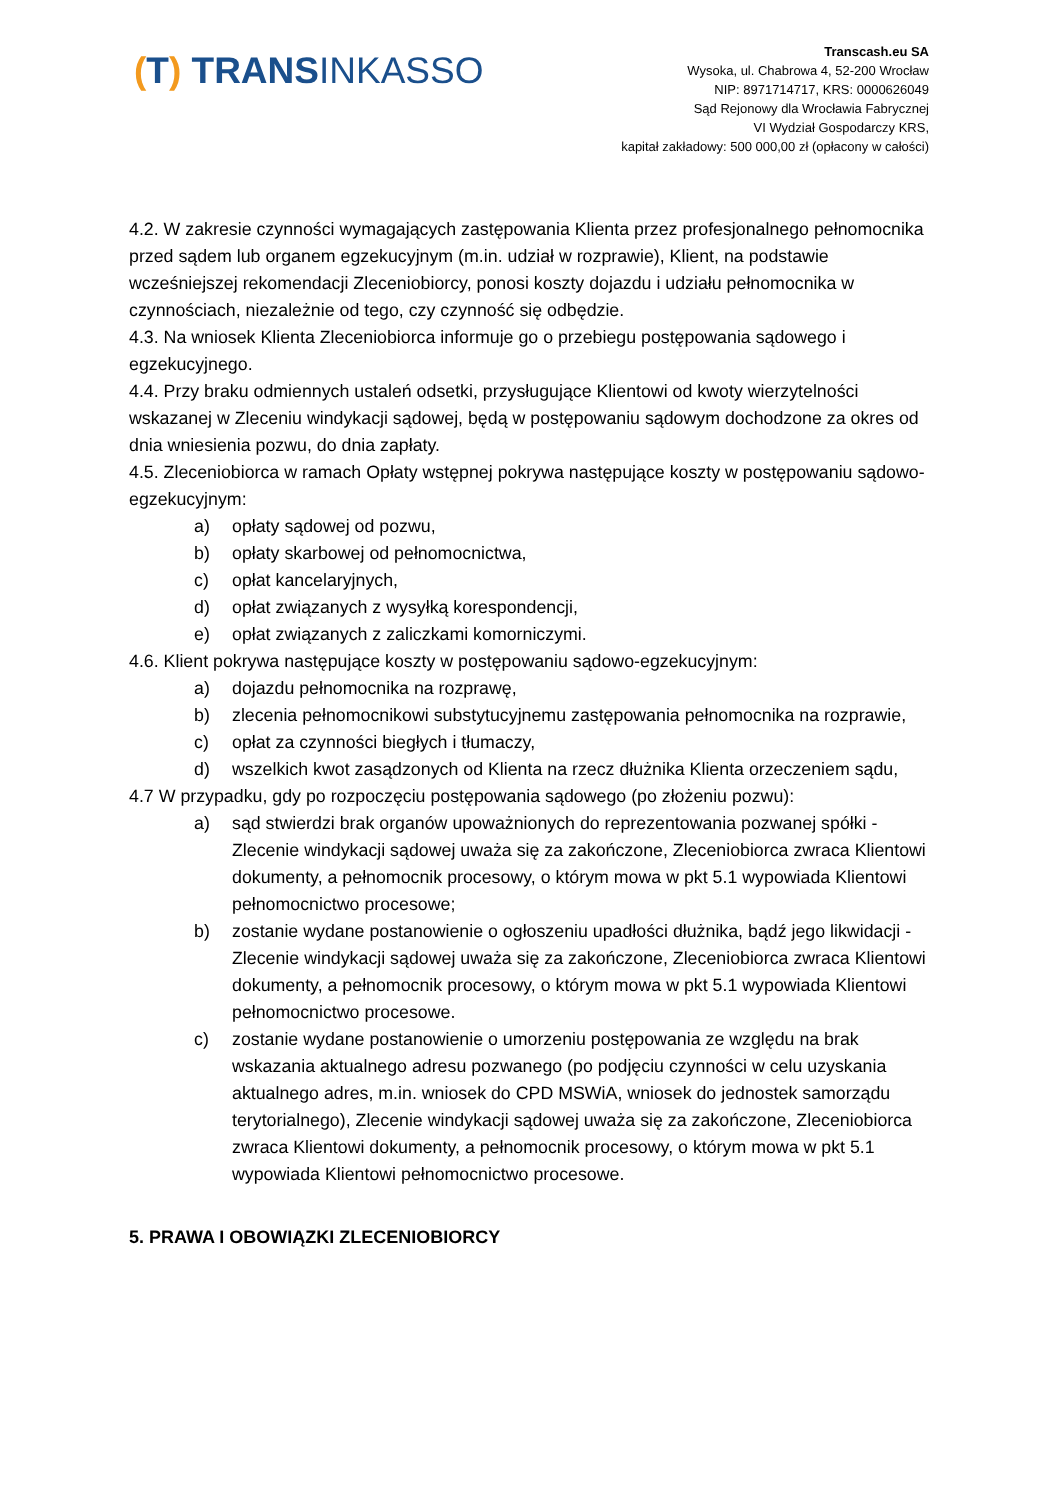(T) TRANSINKASSO
Transcash.eu SA
Wysoka, ul. Chabrowa 4, 52-200 Wrocław
NIP: 8971714717, KRS: 0000626049
Sąd Rejonowy dla Wrocławia Fabrycznej
VI Wydział Gospodarczy KRS,
kapitał zakładowy: 500 000,00 zł (opłacony w całości)
4.2. W zakresie czynności wymagających zastępowania Klienta przez profesjonalnego pełnomocnika przed sądem lub organem egzekucyjnym (m.in. udział w rozprawie), Klient, na podstawie wcześniejszej rekomendacji Zleceniobiorcy, ponosi koszty dojazdu i udziału pełnomocnika w czynnościach, niezależnie od tego, czy czynność się odbędzie.
4.3. Na wniosek Klienta Zleceniobiorca informuje go o przebiegu postępowania sądowego i egzekucyjnego.
4.4. Przy braku odmiennych ustaleń odsetki, przysługujące Klientowi od kwoty wierzytelności wskazanej w Zleceniu windykacji sądowej, będą w postępowaniu sądowym dochodzone za okres od dnia wniesienia pozwu, do dnia zapłaty.
4.5. Zleceniobiorca w ramach Opłaty wstępnej pokrywa następujące koszty w postępowaniu sądowo-egzekucyjnym:
a) opłaty sądowej od pozwu,
b) opłaty skarbowej od pełnomocnictwa,
c) opłat kancelaryjnych,
d) opłat związanych z wysyłką korespondencji,
e) opłat związanych z zaliczkami komorniczymi.
4.6. Klient pokrywa następujące koszty w postępowaniu sądowo-egzekucyjnym:
a) dojazdu pełnomocnika na rozprawę,
b) zlecenia pełnomocnikowi substytucyjnemu zastępowania pełnomocnika na rozprawie,
c) opłat za czynności biegłych i tłumaczy,
d) wszelkich kwot zasądzonych od Klienta na rzecz dłużnika Klienta orzeczeniem sądu,
4.7 W przypadku, gdy po rozpoczęciu postępowania sądowego (po złożeniu pozwu):
a) sąd stwierdzi brak organów upoważnionych do reprezentowania pozwanej spółki - Zlecenie windykacji sądowej uważa się za zakończone, Zleceniobiorca zwraca Klientowi dokumenty, a pełnomocnik procesowy, o którym mowa w pkt 5.1 wypowiada Klientowi pełnomocnictwo procesowe;
b) zostanie wydane postanowienie o ogłoszeniu upadłości dłużnika, bądź jego likwidacji - Zlecenie windykacji sądowej uważa się za zakończone, Zleceniobiorca zwraca Klientowi dokumenty, a pełnomocnik procesowy, o którym mowa w pkt 5.1 wypowiada Klientowi pełnomocnictwo procesowe.
c) zostanie wydane postanowienie o umorzeniu postępowania ze względu na brak wskazania aktualnego adresu pozwanego (po podjęciu czynności w celu uzyskania aktualnego adres, m.in. wniosek do CPD MSWiA, wniosek do jednostek samorządu terytorialnego), Zlecenie windykacji sądowej uważa się za zakończone, Zleceniobiorca zwraca Klientowi dokumenty, a pełnomocnik procesowy, o którym mowa w pkt 5.1 wypowiada Klientowi pełnomocnictwo procesowe.
5. PRAWA I OBOWIĄZKI ZLECENIOBIORCY